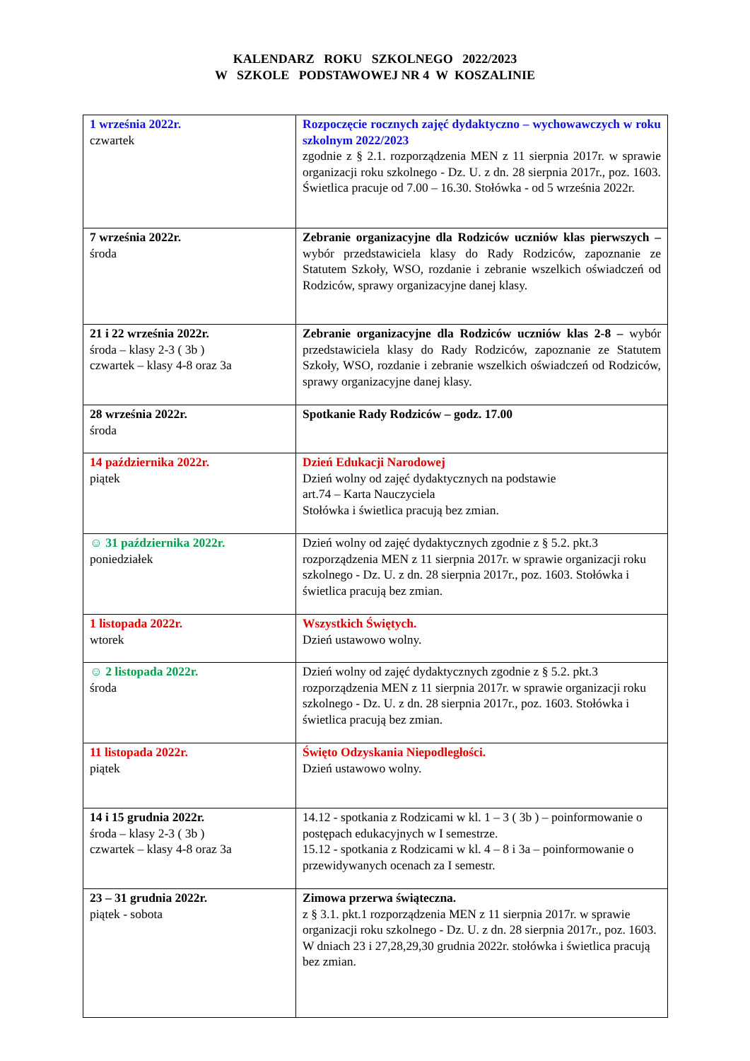KALENDARZ ROKU SZKOLNEGO 2022/2023
W SZKOLE PODSTAWOWEJ NR 4 W KOSZALINIE
| 1 września 2022r. czwartek | Rozpoczęcie rocznych zajęć dydaktyczno – wychowawczych w roku szkolnym 2022/2023 zgodnie z § 2.1. rozporządzenia MEN z 11 sierpnia 2017r. w sprawie organizacji roku szkolnego - Dz. U. z dn. 28 sierpnia 2017r., poz. 1603. Świetlica pracuje od 7.00 – 16.30. Stołówka - od 5 września 2022r. |
| 7 września 2022r. środa | Zebranie organizacyjne dla Rodziców uczniów klas pierwszych – wybór przedstawiciela klasy do Rady Rodziców, zapoznanie ze Statutem Szkoły, WSO, rozdanie i zebranie wszelkich oświadczeń od Rodziców, sprawy organizacyjne danej klasy. |
| 21 i 22 września 2022r. środa – klasy 2-3 ( 3b ) czwartek – klasy 4-8 oraz 3a | Zebranie organizacyjne dla Rodziców uczniów klas 2-8 – wybór przedstawiciela klasy do Rady Rodziców, zapoznanie ze Statutem Szkoły, WSO, rozdanie i zebranie wszelkich oświadczeń od Rodziców, sprawy organizacyjne danej klasy. |
| 28 września 2022r. środa | Spotkanie Rady Rodziców – godz. 17.00 |
| 14 października 2022r. piątek | Dzień Edukacji Narodowej Dzień wolny od zajęć dydaktycznych na podstawie art.74 – Karta Nauczyciela Stołówka i świetlica pracują bez zmian. |
| ☺ 31 października 2022r. poniedziałek | Dzień wolny od zajęć dydaktycznych zgodnie z § 5.2. pkt.3 rozporządzenia MEN z 11 sierpnia 2017r. w sprawie organizacji roku szkolnego - Dz. U. z dn. 28 sierpnia 2017r., poz. 1603. Stołówka i świetlica pracują bez zmian. |
| 1 listopada 2022r. wtorek | Wszystkich Świętych. Dzień ustawowo wolny. |
| ☺ 2 listopada 2022r. środa | Dzień wolny od zajęć dydaktycznych zgodnie z § 5.2. pkt.3 rozporządzenia MEN z 11 sierpnia 2017r. w sprawie organizacji roku szkolnego - Dz. U. z dn. 28 sierpnia 2017r., poz. 1603. Stołówka i świetlica pracują bez zmian. |
| 11 listopada 2022r. piątek | Święto Odzyskania Niepodległości. Dzień ustawowo wolny. |
| 14 i 15 grudnia 2022r. środa – klasy 2-3 ( 3b ) czwartek – klasy 4-8 oraz 3a | 14.12 - spotkania z Rodzicami w kl. 1 – 3 ( 3b ) – poinformowanie o postępach edukacyjnych w I semestrze. 15.12 - spotkania z Rodzicami w kl. 4 – 8 i 3a – poinformowanie o przewidywanych ocenach za I semestr. |
| 23 – 31 grudnia 2022r. piątek - sobota | Zimowa przerwa świąteczna. z § 3.1. pkt.1 rozporządzenia MEN z 11 sierpnia 2017r. w sprawie organizacji roku szkolnego - Dz. U. z dn. 28 sierpnia 2017r., poz. 1603. W dniach 23 i 27,28,29,30 grudnia 2022r. stołówka i świetlica pracują bez zmian. |